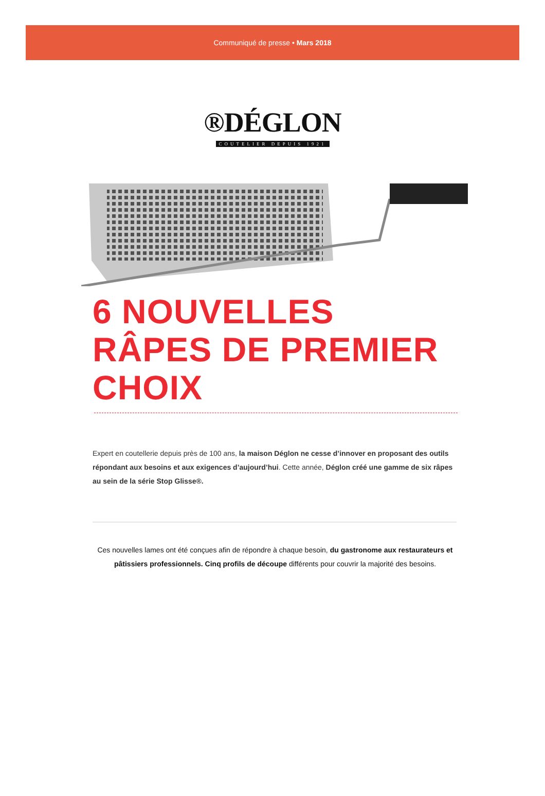Communiqué de presse • Mars 2018
®DÉGLON
COUTELIER DEPUIS 1921
6 NOUVELLES RÂPES DE PREMIER CHOIX
Expert en coutellerie depuis près de 100 ans, la maison Déglon ne cesse d’innover en proposant des outils répondant aux besoins et aux exigences d’aujourd’hui. Cette année, Déglon créé une gamme de six râpes au sein de la série Stop Glisse®.
Ces nouvelles lames ont été conçues afin de répondre à chaque besoin, du gastronome aux restaurateurs et pâtissiers professionnels. Cinq profils de découpe différents pour couvrir la majorité des besoins.